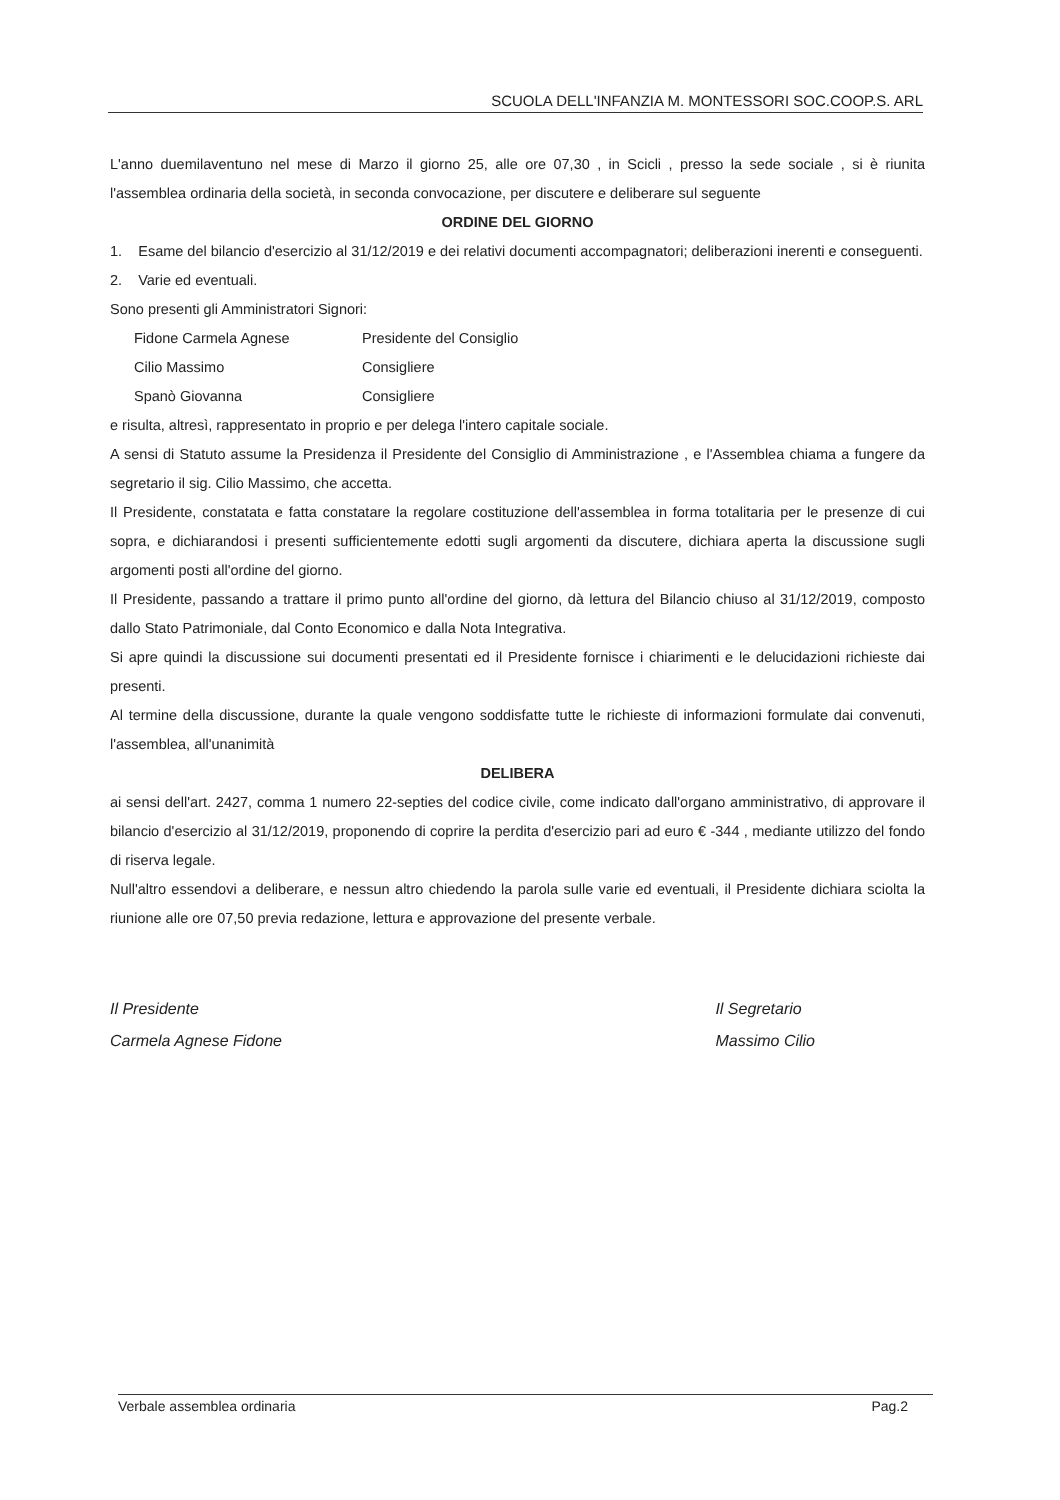SCUOLA DELL'INFANZIA M. MONTESSORI SOC.COOP.S. ARL
L'anno duemilaventuno nel mese di Marzo il giorno 25, alle ore 07,30 , in Scicli , presso la sede sociale , si è riunita l'assemblea ordinaria della società, in seconda convocazione, per discutere e deliberare sul seguente
ORDINE DEL GIORNO
1. Esame del bilancio d'esercizio al 31/12/2019 e dei relativi documenti accompagnatori; deliberazioni inerenti e conseguenti.
2. Varie ed eventuali.
Sono presenti gli Amministratori Signori:
Fidone Carmela Agnese Presidente del Consiglio
Cilio Massimo Consigliere
Spanò Giovanna Consigliere
e risulta, altresì, rappresentato in proprio e per delega l'intero capitale sociale.
A sensi di Statuto assume la Presidenza il Presidente del Consiglio di Amministrazione , e l'Assemblea chiama a fungere da segretario il sig. Cilio Massimo, che accetta.
Il Presidente, constatata e fatta constatare la regolare costituzione dell'assemblea in forma totalitaria per le presenze di cui sopra, e dichiarandosi i presenti sufficientemente edotti sugli argomenti da discutere, dichiara aperta la discussione sugli argomenti posti all'ordine del giorno.
Il Presidente, passando a trattare il primo punto all'ordine del giorno, dà lettura del Bilancio chiuso al 31/12/2019, composto dallo Stato Patrimoniale, dal Conto Economico e dalla Nota Integrativa.
Si apre quindi la discussione sui documenti presentati ed il Presidente fornisce i chiarimenti e le delucidazioni richieste dai presenti.
Al termine della discussione, durante la quale vengono soddisfatte tutte le richieste di informazioni formulate dai convenuti, l'assemblea, all'unanimità
DELIBERA
ai sensi dell'art. 2427, comma 1 numero 22-septies del codice civile, come indicato dall'organo amministrativo, di approvare il bilancio d'esercizio al 31/12/2019, proponendo di coprire la perdita d'esercizio pari ad euro € -344 , mediante utilizzo del fondo di riserva legale.
Null'altro essendovi a deliberare, e nessun altro chiedendo la parola sulle varie ed eventuali, il Presidente dichiara sciolta la riunione alle ore 07,50 previa redazione, lettura e approvazione del presente verbale.
Il Presidente
Carmela Agnese Fidone
Il Segretario
Massimo Cilio
Verbale assemblea ordinaria Pag.2